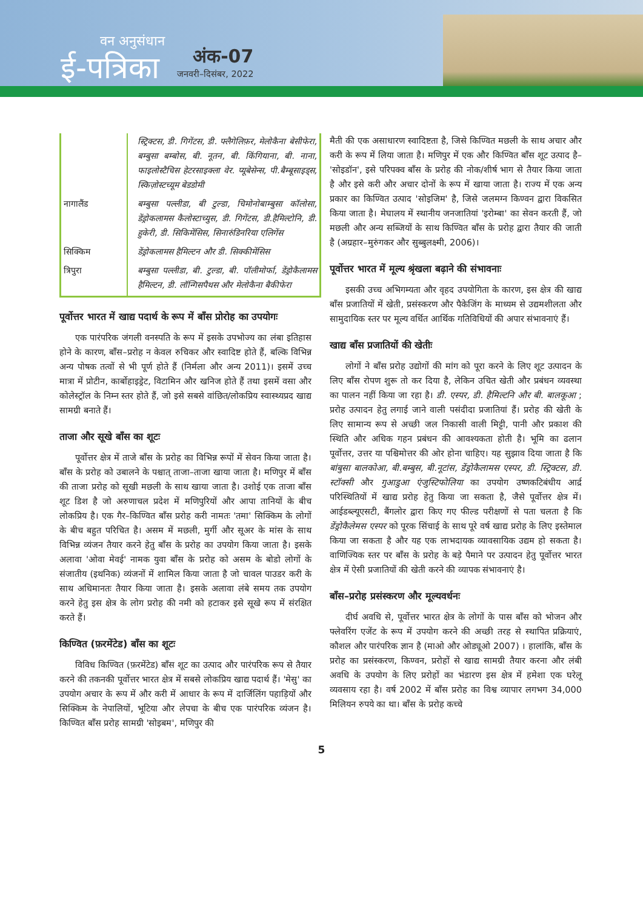वन अनुसंधान
ई-पत्रिका
अंक-07
जनवरी–दिसंबर, 2022
| | स्ट्रिक्टस, डी. गिगेंटस, डी. फ्लैगेलिफ़र, मेलोकैना बेसीफेरा, बम्बुसा बम्बोस, बी. नूतन, बी. किंगियाना, बी. नाना, फाइलोस्टैचिस हेटरसाइक्ला वेर. प्यूबेसेन्स, पी.बैम्बूसाइड्स, स्किज़ोस्टच्यूम बेडडोमी |
| नागालैंड | बम्बुसा पल्लीडा, बी टुल्डा, चिमोनोबाम्बुसा कॉलोसा, डेंड्रोकलामस कैलोस्टाच्युस, डी. गिगेंटस, डी.हैमिल्टोनि, डी. हुकेरी, डी. सिकिमेंसिस, सिनारुंडिनरिया एलिगेंस |
| सिक्किम | डेंड्रोकलामस हैमिल्टन और डी. सिक्कीमेंसिस |
| त्रिपुरा | बम्बुसा पल्लीडा, बी. टुल्डा, बी. पॉलीमोर्फा, डेंड्रोकैलामस हैमिल्टन, डी. लॉन्गिसपैथस और मेलोकैना बैकीफेरा |
पूर्वोत्तर भारत में खाद्य पदार्थ के रूप में बाँस प्रोरोह का उपयोगः
एक पारंपरिक जंगली वनस्पति के रूप में इसके उपभोज्य का लंबा इतिहास होने के कारण, बाँस–प्ररोह न केवल रुचिकर और स्वादिष्ट होते हैं, बल्कि विभिन्न अन्य पोषक तत्वों से भी पूर्ण होते हैं (निर्मला और अन्य 2011)। इसमें उच्च मात्रा में प्रोटीन, कार्बोहाइड्रेट, विटामिन और खनिज होते हैं तथा इसमें वसा और कोलेस्ट्रॉल के निम्न स्तर होते हैं, जो इसे सबसे वांछित/लोकप्रिय स्वास्थ्यप्रद खाद्य सामग्री बनाते हैं।
ताजा और सूखे बाँस का शूटः
पूर्वोत्तर क्षेत्र में ताजे बाँस के प्ररोह का विभिन्न रूपों में सेवन किया जाता है। बाँस के प्ररोह को उबालने के पश्चात् ताजा–ताजा खाया जाता है। मणिपुर में बाँस की ताजा प्ररोह को सूखी मछली के साथ खाया जाता है। उशोई एक ताजा बाँस शूट डिश है जो अरुणाचल प्रदेश में मणिपुरियों और आपा तानियों के बीच लोकप्रिय है। एक गैर–किण्वित बाँस प्ररोह करी नामतः 'तमा' सिक्किम के लोगों के बीच बहुत परिचित है। असम में मछली, मुर्गी और सूअर के मांस के साथ विभिन्न व्यंजन तैयार करने हेतु बाँस के प्ररोह का उपयोग किया जाता है। इसके अलावा 'ओवा मेवई' नामक युवा बाँस के प्ररोह को असम के बोडो लोगों के संजातीय (इथनिक) व्यंजनों में शामिल किया जाता है जो चावल पाउडर करी के साथ अधिमानतः तैयार किया जाता है। इसके अलावा लंबे समय तक उपयोग करने हेतु इस क्षेत्र के लोग प्ररोह की नमी को हटाकर इसे सूखे रूप में संरक्षित करते हैं।
किण्वित (फ़रमेंटेड) बाँस का शूटः
विविध किण्वित (फ़रमेंटेड) बाँस शूट का उत्पाद और पारंपरिक रूप से तैयार करने की तकनकी पूर्वोत्तर भारत क्षेत्र में सबसे लोकप्रिय खाद्य पदार्थ हैं। 'मेसु' का उपयोग अचार के रूप में और करी में आधार के रूप में दार्जिलिंग पहाड़ियों और सिक्किम के नेपालियों, भूटिया और लेपचा के बीच एक पारंपरिक व्यंजन है। किण्वित बाँस प्ररोह सामग्री 'सोइबम', मणिपुर की
मैती की एक असाधारण स्वादिष्टता है, जिसे किण्वित मछली के साथ अचार और करी के रूप में लिया जाता है। मणिपुर में एक और किण्वित बाँस शूट उत्पाद है– 'सोइडॉन', इसे परिपक्व बाँस के प्ररोह की नोक/शीर्ष भाग से तैयार किया जाता है और इसे करी और अचार दोनों के रूप में खाया जाता है। राज्य में एक अन्य प्रकार का किण्वित उत्पाद 'सोइजिम' है, जिसे जलमग्न किण्वन द्वारा विकसित किया जाता है। मेघालय में स्थानीय जनजातियां 'इरोम्बा' का सेवन करती हैं, जो मछली और अन्य सब्जियों के साथ किण्वित बाँस के प्ररोह द्वारा तैयार की जाती है (अग्रहार–मुरुंगकर और सुब्बुलक्ष्मी, 2006)।
पूर्वोत्तर भारत में मूल्य श्रृंखला बढ़ाने की संभावनाः
इसकी उच्च अभिगम्यता और वृहद उपयोगिता के कारण, इस क्षेत्र की खाद्य बाँस प्रजातियों में खेती, प्रसंस्करण और पैकेजिंग के माध्यम से उद्यमशीलता और सामुदायिक स्तर पर मूल्य वर्धित आर्थिक गतिविधियों की अपार संभावनाएं हैं।
खाद्य बाँस प्रजातियों की खेतीः
लोगों ने बाँस प्ररोह उद्योगों की मांग को पूरा करने के लिए शूट उत्पादन के लिए बाँस रोपण शुरू तो कर दिया है, लेकिन उचित खेती और प्रबंधन व्यवस्था का पालन नहीं किया जा रहा है। डी. एस्पर, डी. हैमिल्टनि और बी. बालकूआ ; प्ररोह उत्पादन हेतु लगाई जाने वाली पसंदीदा प्रजातियां हैं। प्ररोह की खेती के लिए सामान्य रूप से अच्छी जल निकासी वाली मिट्टी, पानी और प्रकाश की स्थिति और अधिक गहन प्रबंधन की आवश्यकता होती है। भूमि का ढलान पूर्वोत्तर, उत्तर या पश्चिमोत्तर की ओर होना चाहिए। यह सुझाव दिया जाता है कि बांबुसा बालकोआ, बी.बम्बुस, बी.नूटांस, डेंड्रोकैलामस एस्पर, डी. स्ट्रिक्टस, डी. स्टॉक्सी और गुआडुआ एंजुस्टिफोलिया का उपयोग उष्णकटिबंधीय आर्द्र परिस्थितियों में खाद्य प्ररोह हेतु किया जा सकता है, जैसे पूर्वोत्तर क्षेत्र में। आईडब्ल्यूएसटी, बैंगलोर द्वारा किए गए फील्ड परीक्षणों से पता चलता है कि डेंड्रोकैलेमस एस्पर को पूरक सिंचाई के साथ पूरे वर्ष खाद्य प्ररोह के लिए इस्तेमाल किया जा सकता है और यह एक लाभदायक व्यावसायिक उद्यम हो सकता है। वाणिज्यिक स्तर पर बाँस के प्ररोह के बड़े पैमाने पर उत्पादन हेतु पूर्वोत्तर भारत क्षेत्र में ऐसी प्रजातियों की खेती करने की व्यापक संभावनाएं है।
बाँस–प्ररोह प्रसंस्करण और मूल्यवर्धनः
दीर्घ अवधि से, पूर्वोत्तर भारत क्षेत्र के लोगों के पास बाँस को भोजन और फ्लेवरिंग एजेंट के रूप में उपयोग करने की अच्छी तरह से स्थापित प्रक्रियाएं, कौशल और पारंपरिक ज्ञान है (माओ और ओड्यूओ 2007) । हालांकि, बाँस के प्ररोह का प्रसंस्करण, किण्वन, प्ररोहों से खाद्य सामग्री तैयार करना और लंबी अवधि के उपयोग के लिए प्ररोहों का भंडारण इस क्षेत्र में हमेशा एक घरेलू व्यवसाय रहा है। वर्ष 2002 में बाँस प्ररोह का विश्व व्यापार लगभग 34,000 मिलियन रुपये का था। बाँस के प्ररोह कच्चे
5